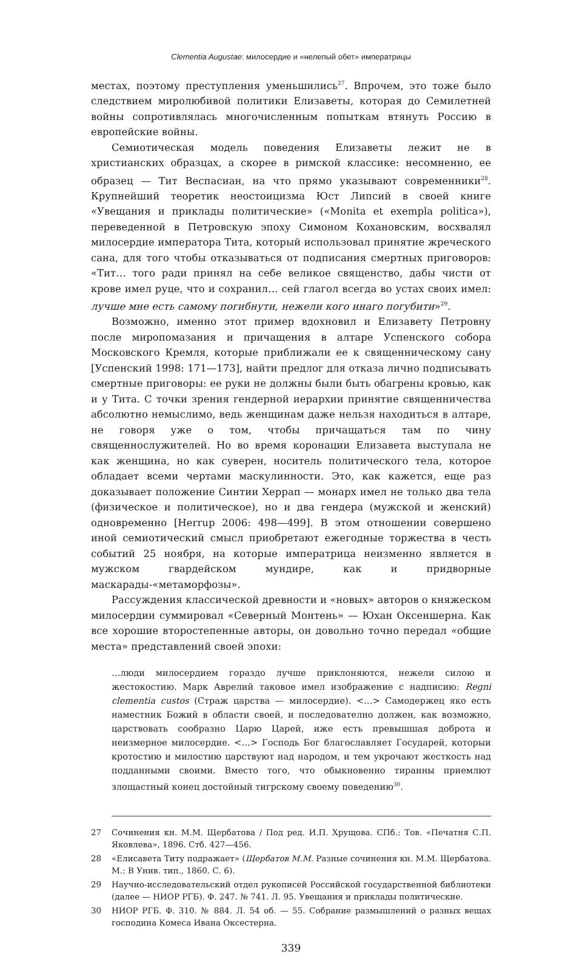Clementia Augustae: милосердие и «нелепый обет» императрицы
местах, поэтому преступления уменьшились<sup>27</sup>. Впрочем, это тоже было следствием миролюбивой политики Елизаветы, которая до Семилетней войны сопротивлялась многочисленным попыткам втянуть Россию в европейские войны.
Семиотическая модель поведения Елизаветы лежит не в христианских образцах, а скорее в римской классике: несомненно, ее образец — Тит Веспасиан, на что прямо указывают современники<sup>28</sup>. Крупнейший теоретик неостоицизма Юст Липсий в своей книге «Увещания и приклады политические» («Monita et exempla politica»), переведенной в Петровскую эпоху Симоном Кохановским, восхвалял милосердие императора Тита, который использовал принятие жреческого сана, для того чтобы отказываться от подписания смертных приговоров: «Тит… того ради принял на себе великое священство, дабы чисти от крове имел руце, что и сохранил… сей глагол всегда во устах своих имел: лучше мне есть самому погибнути, нежели кого инаго погубити»<sup>29</sup>.
Возможно, именно этот пример вдохновил и Елизавету Петровну после миропомазания и причащения в алтаре Успенского собора Московского Кремля, которые приближали ее к священническому сану [Успенский 1998: 171—173], найти предлог для отказа лично подписывать смертные приговоры: ее руки не должны были быть обагрены кровью, как и у Тита. С точки зрения гендерной иерархии принятие священничества абсолютно немыслимо, ведь женщинам даже нельзя находиться в алтаре, не говоря уже о том, чтобы причащаться там по чину священнослужителей. Но во время коронации Елизавета выступала не как женщина, но как суверен, носитель политического тела, которое обладает всеми чертами маскулинности. Это, как кажется, еще раз доказывает положение Синтии Херрап — монарх имел не только два тела (физическое и политическое), но и два гендера (мужской и женский) одновременно [Herrup 2006: 498—499]. В этом отношении совершено иной семиотический смысл приобретают ежегодные торжества в честь событий 25 ноября, на которые императрица неизменно является в мужском гвардейском мундире, как и придворные маскарады-«метаморфозы».
Рассуждения классической древности и «новых» авторов о княжеском милосердии суммировал «Северный Монтень» — Юхан Оксеншерна. Как все хорошие второстепенные авторы, он довольно точно передал «общие места» представлений своей эпохи:
…люди милосердием гораздо лучше приклоняются, нежели силою и жестокостию. Марк Аврелий таковое имел изображение с надписию: Regni clementia custos (Страж царства — милосердие). <…> Самодержец яко есть наместник Божий в области своей, и последователно должен, как возможно, царствовать сообразно Царю Царей, иже есть превышшая доброта и неизмерное милосердие. <…> Господь Бог благославляет Государей, которыи кротостию и милостию царствуют над народом, и тем укрочают жесткость над подданными своими. Вместо того, что обыкновенно тиранны приемлют злощастный конец достойный тигрскому своему поведению<sup>30</sup>.
27 Сочинения кн. М.М. Щербатова / Под ред. И.П. Хрущова. СПб.: Тов. «Печатня С.П. Яковлева», 1896. Стб. 427—456.
28 «Елисавета Титу подражает» (Щербатов М.М. Разные сочинения кн. М.М. Щербатова. М.: В Унив. тип., 1860. С. 6).
29 Научно-исследовательский отдел рукописей Российской государственной библиотеки (далее — НИОР РГБ). Ф. 247. № 741. Л. 95. Увещания и приклады политические.
30 НИОР РГБ. Ф. 310. № 884. Л. 54 об. — 55. Собрание размышлений о разных вещах господина Комеса Ивана Оксестерна.
339